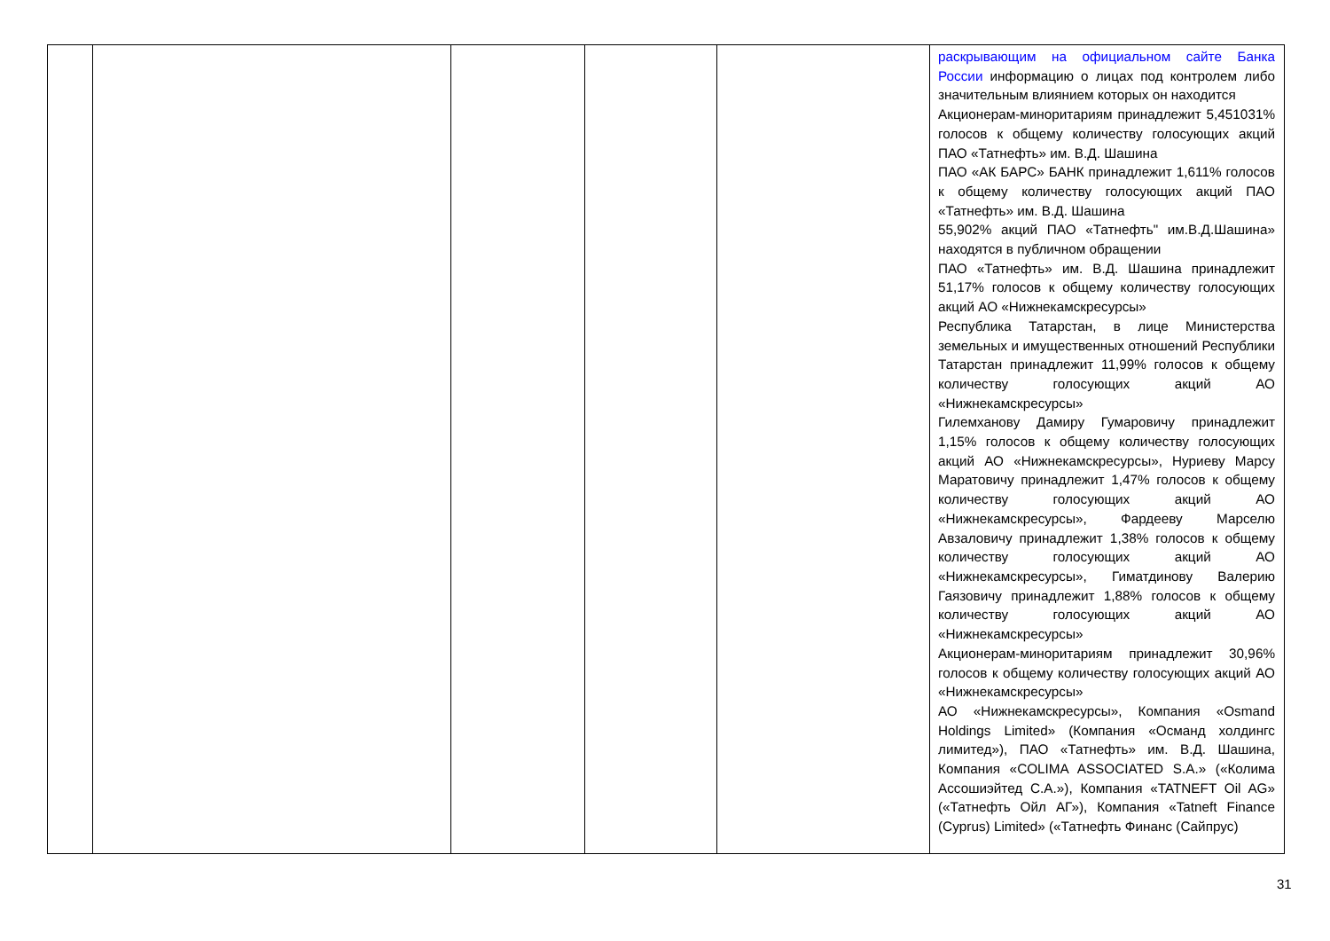| | | | | | раскрывающим на официальном сайте Банка России информацию о лицах под контролем либо значительным влиянием которых он находится Акционерам-миноритариям принадлежит 5,451031% голосов к общему количеству голосующих акций ПАО «Татнефть» им. В.Д. Шашина ПАО «АК БАРС» БАНК принадлежит 1,611% голосов к общему количеству голосующих акций ПАО «Татнефть» им. В.Д. Шашина 55,902% акций ПАО «Татнефть" им.В.Д.Шашина» находятся в публичном обращении ПАО «Татнефть» им. В.Д. Шашина принадлежит 51,17% голосов к общему количеству голосующих акций АО «Нижнекамскресурсы» Республика Татарстан, в лице Министерства земельных и имущественных отношений Республики Татарстан принадлежит 11,99% голосов к общему количеству голосующих акций АО «Нижнекамскресурсы» Гилемханову Дамиру Гумаровичу принадлежит 1,15% голосов к общему количеству голосующих акций АО «Нижнекамскресурсы», Нуриеву Марсу Маратовичу принадлежит 1,47% голосов к общему количеству голосующих акций АО «Нижнекамскресурсы», Фардееву Марселю Авзаловичу принадлежит 1,38% голосов к общему количеству голосующих акций АО «Нижнекамскресурсы», Гиматдинову Валерию Гаязовичу принадлежит 1,88% голосов к общему количеству голосующих акций АО «Нижнекамскресурсы» Акционерам-миноритариям принадлежит 30,96% голосов к общему количеству голосующих акций АО «Нижнекамскресурсы» АО «Нижнекамскресурсы», Компания «Osmand Holdings Limited» (Компания «Османд холдингс лимитед»), ПАО «Татнефть» им. В.Д. Шашина, Компания «COLIMA ASSOCIATED S.A.» («Колима Ассошиэйтед С.А.»), Компания «TATNEFT Oil AG» («Татнефть Ойл АГ»), Компания «Tatneft Finance (Cyprus) Limited» («Татнефть Финанс (Сайпрус) |
31